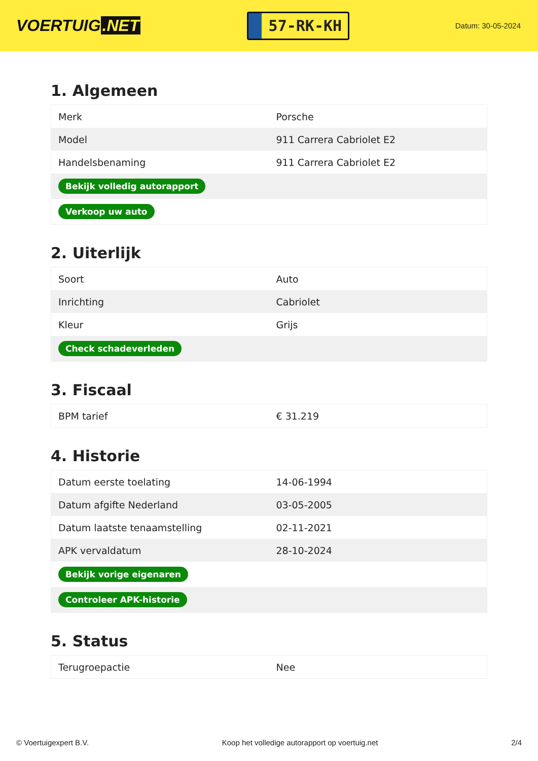VOERTUIG.NET
57-RK-KH
Datum: 30-05-2024
1. Algemeen
| Merk | Porsche |
| Model | 911 Carrera Cabriolet E2 |
| Handelsbenaming | 911 Carrera Cabriolet E2 |
| Bekijk volledig autorapport | |
| Verkoop uw auto | |
2. Uiterlijk
| Soort | Auto |
| Inrichting | Cabriolet |
| Kleur | Grijs |
| Check schadeverleden | |
3. Fiscaal
| BPM tarief | € 31.219 |
4. Historie
| Datum eerste toelating | 14-06-1994 |
| Datum afgifte Nederland | 03-05-2005 |
| Datum laatste tenaamstelling | 02-11-2021 |
| APK vervaldatum | 28-10-2024 |
| Bekijk vorige eigenaren | |
| Controleer APK-historie | |
5. Status
| Terugroepactie | Nee |
© Voertuigexpert B.V. Koop het volledige autorapport op voertuig.net 2/4